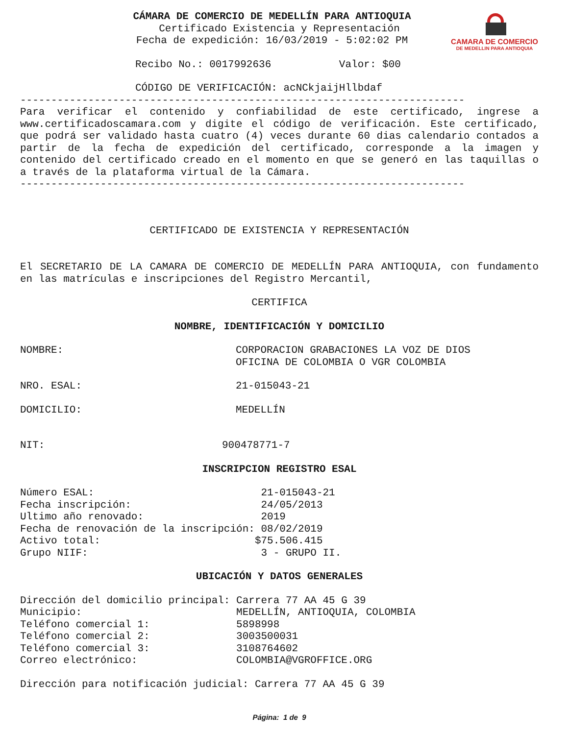CAMARA DE COMERCIO
DE MEDELLIN PARA ANTIOQUIA
CÁMARA DE COMERCIO DE MEDELLÍN PARA ANTIOQUIA
Certificado Existencia y Representación
Fecha de expedición: 16/03/2019 - 5:02:02 PM
Recibo No.: 0017992636 Valor: $00
CÓDIGO DE VERIFICACIÓN: acNCkjaijHllbdaf
------------------------------------------------------------------------
Para verificar el contenido y confiabilidad de este certificado, ingrese a www.certificadoscamara.com y digite el código de verificación. Este certificado, que podrá ser validado hasta cuatro (4) veces durante 60 dias calendario contados a partir de la fecha de expedición del certificado, corresponde a la imagen y contenido del certificado creado en el momento en que se generó en las taquillas o a través de la plataforma virtual de la Cámara.
------------------------------------------------------------------------
CERTIFICADO DE EXISTENCIA Y REPRESENTACIÓN
El SECRETARIO DE LA CAMARA DE COMERCIO DE MEDELLÍN PARA ANTIOQUIA, con fundamento en las matrículas e inscripciones del Registro Mercantil,
CERTIFICA
NOMBRE, IDENTIFICACIÓN Y DOMICILIO
NOMBRE: CORPORACION GRABACIONES LA VOZ DE DIOS
OFICINA DE COLOMBIA O VGR COLOMBIA
NRO. ESAL: 21-015043-21
DOMICILIO: MEDELLÍN
NIT: 900478771-7
INSCRIPCION REGISTRO ESAL
Número ESAL:                           21-015043-21
Fecha inscripción:                     24/05/2013
Ultimo año renovado:                   2019
Fecha de renovación de la inscripción: 08/02/2019
Activo total:                         $75.506.415
Grupo NIIF:                            3 - GRUPO II.
UBICACIÓN Y DATOS GENERALES
Dirección del domicilio principal: Carrera 77 AA 45 G 39
Municipio:                         MEDELLÍN, ANTIOQUIA, COLOMBIA
Teléfono comercial 1:              5898998
Teléfono comercial 2:              3003500031
Teléfono comercial 3:              3108764602
Correo electrónico:                COLOMBIA@VGROFFICE.ORG
Dirección para notificación judicial: Carrera 77 AA 45 G 39
Página: 1 de 9